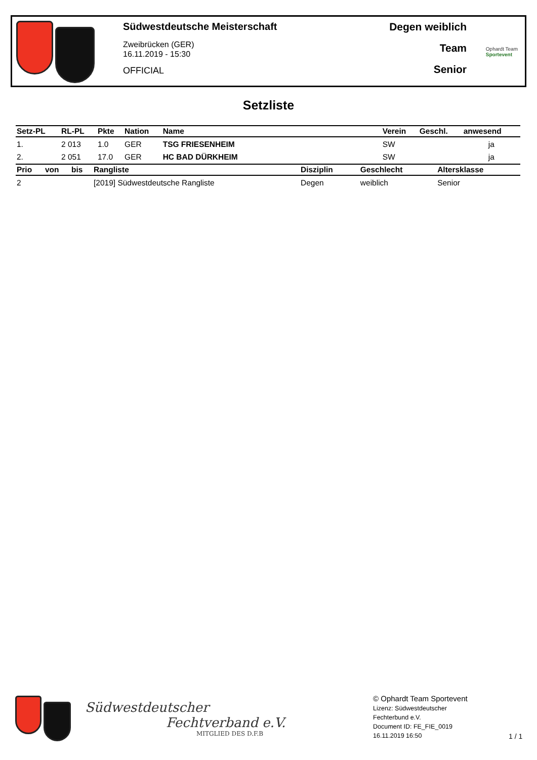Südwestdeutsche Meisterschaft
Zweibrücken (GER)
16.11.2019 - 15:30
OFFICIAL
Degen weiblich
Team
Senior
Ophardt Team
Sportevent
Setzliste
| Setz-PL | RL-PL | Pkte | Nation | Name | Verein | Geschl. | anwesend |
| --- | --- | --- | --- | --- | --- | --- | --- |
| 1. | 2 013 | 1.0 | GER | TSG FRIESENHEIM | SW | | ja |
| 2. | 2 051 | 17.0 | GER | HC BAD DÜRKHEIM | SW | | ja |
| Prio | von | bis | Rangliste | Disziplin | Geschlecht | Altersklasse |
| --- | --- | --- | --- | --- | --- | --- |
| 2 | | | [2019] Südwestdeutsche Rangliste | Degen | weiblich | Senior |
Südwestdeutscher
Fechtverband e.V.
MITGLIED DES D.F.B
© Ophardt Team Sportevent
Lizenz: Südwestdeutscher
Fechterbund e.V.
Document ID: FE_FIE_0019
16.11.2019 16:50
1 / 1